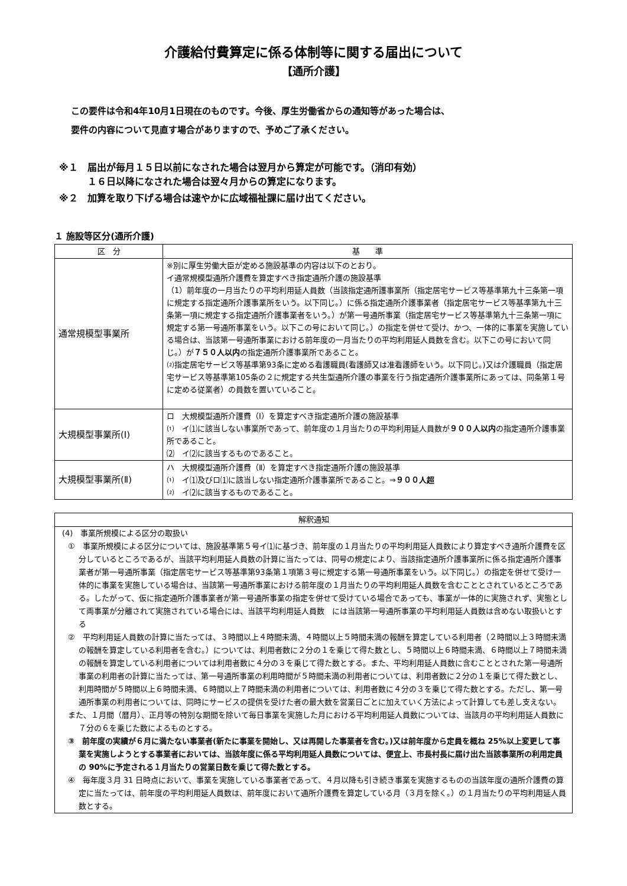介護給付費算定に係る体制等に関する届出について
【通所介護】
この要件は令和4年10月1日現在のものです。今後、厚生労働省からの通知等があった場合は、
要件の内容について見直す場合がありますので、予めご了承ください。
※１　届出が毎月１５日以前になされた場合は翌月から算定が可能です。（消印有効）
　　　１６日以降になされた場合は翌々月からの算定になります。
※２　加算を取り下げる場合は速やかに広域福祉課に届け出てください。
１ 施設等区分(通所介護)
| 区 分 | 基 準 |
| --- | --- |
| 通常規模型事業所 | ※別に厚生労働大臣が定める施設基準の内容は以下のとおり。 イ通常規模型通所介護費を算定すべき指定通所介護の施設基準 （1）前年度の一月当たりの平均利用延人員数（当該指定通所護事業所（指定居宅サービス等基準第九十三条第一項に規定する指定通所介護事業所をいう。以下同じ。）に係る指定通所介護事業者（指定居宅サービス等基準第九十三条第一項に規定する指定通所介護事業者をいう。）が第一号通所事業（指定居宅サービス等基準第九十三条第一項に規定する第一号通所事業をいう。以下この号において同じ。）の指定を併せて受け、かつ、一体的に事業を実施している場合は、当該第一号通所事業における前年度の一月当たりの平均利用延人員数を含む。以下この号において同じ。）が ７５０人以内 の指定通所介護事業所であること。 ⑵指定居宅サービス等基準第93条に定める看護職員(看護師又は准看護師をいう。以下同じ。)又は介護職員（指定居宅サービス等基準第105条の２に規定する共生型通所介護の事業を行う指定通所介護事業所にあっては、同条第１号に定める従業者）の員数を置いていること。 |
| 大規模型事業所(Ⅰ) | ロ 大規模型通所介護費（Ⅰ）を算定すべき指定通所介護の施設基準 ⑴ イ⑴に該当しない事業所であって、前年度の１月当たりの平均利用延人員数が ９００人以内 の指定通所介護事業所であること。 ⑵ イ⑵に該当するものであること。 |
| 大規模型事業所(Ⅱ) | ハ 大規模型通所介護費（Ⅱ）を算定すべき指定通所介護の施設基準 ⑴ イ⑴及びロ⑴に該当しない指定通所介護事業所であること。⇒ ９００人超 ⑵ イ⑵に該当するものであること。 |
解釈通知
(4)　事業所規模による区分の取扱い
①　事業所規模による区分については、施設基準第５号イ⑴に基づき、前年度の１月当たりの平均利用延人員数により算定すべき通所介護費を区分しているところであるが、当該平均利用延人員数の計算に当たっては、同号の規定により、当該指定通所介護事業所に係る指定通所介護事業者が第一号通所事業（指定居宅サービス等基準第93条第１項第３号に規定する第一号通所事業をいう。以下同じ。）の指定を併せて受け一体的に事業を実施している場合は、当該第一号通所事業における前年度の１月当たりの平均利用延人員数を含むこととされているところである。したがって、仮に指定通所介護事業者が第一号通所事業の指定を併せて受けている場合であっても、事業が一体的に実施されず、実態として両事業が分離されて実施されている場合には、当該平均利用延人員数　には当該第一号通所事業の平均利用延人員数は含めない取扱いとする
②　平均利用延人員数の計算に当たっては、３時間以上４時間未満、４時間以上５時間未満の報酬を算定している利用者（２時間以上３時間未満の報酬を算定している利用者を含む。）については、利用者数に２分の１を乗じて得た数とし、５時間以上６時間未満、６時間以上７時間未満の報酬を算定している利用者については利用者数に４分の３を乗じて得た数とする。また、平均利用延人員数に含むこととされた第一号通所事業の利用者の計算に当たっては、第一号通所事業の利用時間が５時間未満の利用者については、利用者数に２分の１を乗じて得た数とし、利用時間が５時間以上６時間未満、６時間以上７時間未満の利用者については、利用者数に４分の３を乗じて得た数とする。ただし、第一号通所事業の利用者については、同時にサービスの提供を受けた者の最大数を営業日ごとに加えていく方法によって計算しても差し支えない。
また、１月間（暦月）、正月等の特別な期間を除いて毎日事業を実施した月における平均利用延人員数については、当該月の平均利用延人員数に７分の６を乗じた数によるものとする。
③　前年度の実績が６月に満たない事業者(新たに事業を開始し、又は再開した事業者を含む。)又は前年度から定員を概ね 25%以上変更して事業を実施しようとする事業者においては、当該年度に係る平均利用延人員数については、便宜上、市長村長に届け出た当該事業所の利用定員の 90%に予定される１月当たりの営業日数を乗じて得た数とする。
④　毎年度３月 31 日時点において、事業を実施している事業者であって、４月以降も引き続き事業を実施するものの当該年度の通所介護費の算定に当たっては、前年度の平均利用延人員数は、前年度において通所介護費を算定している月（３月を除く。）の１月当たりの平均利用延人員数とする。